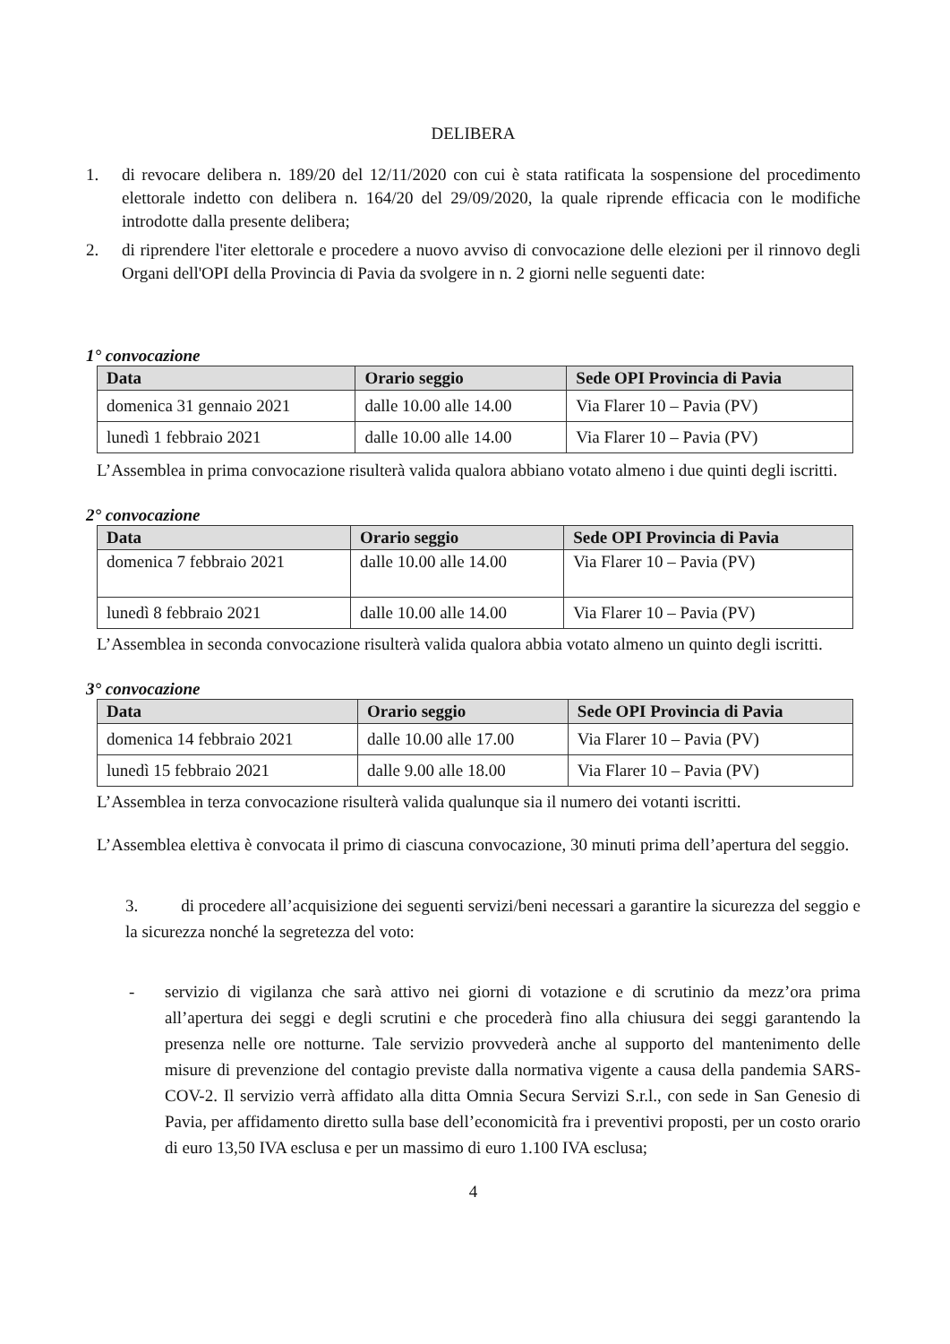DELIBERA
1. di revocare delibera n. 189/20 del 12/11/2020 con cui è stata ratificata la sospensione del procedimento elettorale indetto con delibera n. 164/20 del 29/09/2020, la quale riprende efficacia con le modifiche introdotte dalla presente delibera;
2. di riprendere l'iter elettorale e procedere a nuovo avviso di convocazione delle elezioni per il rinnovo degli Organi dell'OPI della Provincia di Pavia da svolgere in n. 2 giorni nelle seguenti date:
1° convocazione
| Data | Orario seggio | Sede OPI Provincia di Pavia |
| --- | --- | --- |
| domenica 31 gennaio 2021 | dalle 10.00 alle 14.00 | Via Flarer 10 – Pavia (PV) |
| lunedì 1 febbraio 2021 | dalle 10.00 alle 14.00 | Via Flarer 10 – Pavia (PV) |
L’Assemblea in prima convocazione risulterà valida qualora abbiano votato almeno i due quinti degli iscritti.
2° convocazione
| Data | Orario seggio | Sede OPI Provincia di Pavia |
| --- | --- | --- |
| domenica 7 febbraio 2021 | dalle 10.00 alle 14.00 | Via Flarer 10 – Pavia (PV) |
| lunedì 8 febbraio 2021 | dalle 10.00 alle 14.00 | Via Flarer 10 – Pavia (PV) |
L’Assemblea in seconda convocazione risulterà valida qualora abbia votato almeno un quinto degli iscritti.
3° convocazione
| Data | Orario seggio | Sede OPI Provincia di Pavia |
| --- | --- | --- |
| domenica 14 febbraio 2021 | dalle 10.00 alle 17.00 | Via Flarer 10 – Pavia (PV) |
| lunedì 15 febbraio 2021 | dalle 9.00 alle 18.00 | Via Flarer 10 – Pavia (PV) |
L’Assemblea in terza convocazione risulterà valida qualunque sia il numero dei votanti iscritti.
L’Assemblea elettiva è convocata il primo di ciascuna convocazione, 30 minuti prima dell’apertura del seggio.
3. di procedere all’acquisizione dei seguenti servizi/beni necessari a garantire la sicurezza del seggio e la sicurezza nonché la segretezza del voto:
- servizio di vigilanza che sarà attivo nei giorni di votazione e di scrutinio da mezz’ora prima all’apertura dei seggi e degli scrutini e che procederà fino alla chiusura dei seggi garantendo la presenza nelle ore notturne. Tale servizio provvederà anche al supporto del mantenimento delle misure di prevenzione del contagio previste dalla normativa vigente a causa della pandemia SARS-COV-2. Il servizio verrà affidato alla ditta Omnia Secura Servizi S.r.l., con sede in San Genesio di Pavia, per affidamento diretto sulla base dell’economicità fra i preventivi proposti, per un costo orario di euro 13,50 IVA esclusa e per un massimo di euro 1.100 IVA esclusa;
4